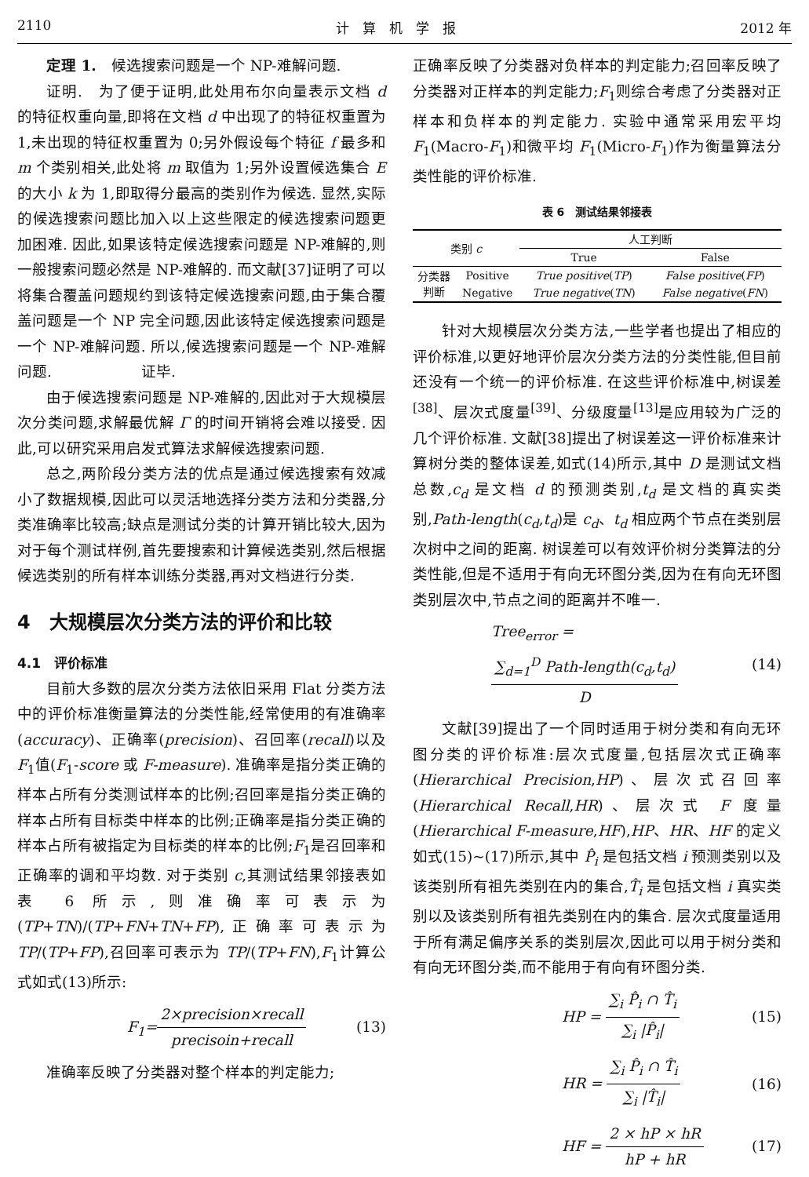2110 计　算　机　学　报 2012 年
定理 1.　候选搜索问题是一个 NP-难解问题.
证明.　为了便于证明,此处用布尔向量表示文档 d 的特征权重向量,即将在文档 d 中出现了的特征权重置为 1,未出现的特征权重置为 0;另外假设每个特征 f 最多和 m 个类别相关,此处将 m 取值为 1;另外设置候选集合 E 的大小 k 为 1,即取得分最高的类别作为候选. 显然,实际的候选搜索问题比加入以上这些限定的候选搜索问题更加困难. 因此,如果该特定候选搜索问题是 NP-难解的,则一般搜索问题必然是 NP-难解的. 而文献[37]证明了可以将集合覆盖问题规约到该特定候选搜索问题,由于集合覆盖问题是一个 NP 完全问题,因此该特定候选搜索问题是一个 NP-难解问题. 所以,候选搜索问题是一个 NP-难解问题.　　　　　　证毕.
由于候选搜索问题是 NP-难解的,因此对于大规模层次分类问题,求解最优解 Γ 的时间开销将会难以接受. 因此,可以研究采用启发式算法求解候选搜索问题.
总之,两阶段分类方法的优点是通过候选搜索有效减小了数据规模,因此可以灵活地选择分类方法和分类器,分类准确率比较高;缺点是测试分类的计算开销比较大,因为对于每个测试样例,首先要搜索和计算候选类别,然后根据候选类别的所有样本训练分类器,再对文档进行分类.
4　大规模层次分类方法的评价和比较
4.1　评价标准
目前大多数的层次分类方法依旧采用 Flat 分类方法中的评价标准衡量算法的分类性能,经常使用的有准确率(accuracy)、正确率(precision)、召回率(recall)以及 F<sub>1</sub>值(F<sub>1</sub>-score 或 F-measure). 准确率是指分类正确的样本占所有分类测试样本的比例;召回率是指分类正确的样本占所有目标类中样本的比例;正确率是指分类正确的样本占所有被指定为目标类的样本的比例;F<sub>1</sub>是召回率和正确率的调和平均数. 对于类别 c,其测试结果邻接表如表 6 所示,则准确率可表示为(TP+TN)/(TP+FN+TN+FP),正确率可表示为 TP/(TP+FP),召回率可表示为 TP/(TP+FN),F<sub>1</sub>计算公式如式(13)所示:
F<sub>1</sub>=2×precision×recall precisoin+recall (13)
准确率反映了分类器对整个样本的判定能力;
正确率反映了分类器对负样本的判定能力;召回率反映了分类器对正样本的判定能力;F<sub>1</sub>则综合考虑了分类器对正样本和负样本的判定能力. 实验中通常采用宏平均 F<sub>1</sub>(Macro-F<sub>1</sub>)和微平均 F<sub>1</sub>(Micro-F<sub>1</sub>)作为衡量算法分类性能的评价标准.
表 6　测试结果邻接表
| 类别 c | | 人工判断 | |
| --- | --- | --- | --- |
| | | True | False |
| 分类器 判断 | Positive | True positive ( TP ) | False positive ( FP ) |
| | Negative | True negative ( TN ) | False negative ( FN ) |
针对大规模层次分类方法,一些学者也提出了相应的评价标准,以更好地评价层次分类方法的分类性能,但目前还没有一个统一的评价标准. 在这些评价标准中,树误差<sup>[38]</sup>、层次式度量<sup>[39]</sup>、分级度量<sup>[13]</sup>是应用较为广泛的几个评价标准. 文献[38]提出了树误差这一评价标准来计算树分类的整体误差,如式(14)所示,其中 D 是测试文档总数,c<sub>d</sub> 是文档 d 的预测类别,t<sub>d</sub> 是文档的真实类别,Path-length(c<sub>d</sub>,t<sub>d</sub>)是 c<sub>d</sub>、t<sub>d</sub> 相应两个节点在类别层次树中之间的距离. 树误差可以有效评价树分类算法的分类性能,但是不适用于有向无环图分类,因为在有向无环图类别层次中,节点之间的距离并不唯一.
Tree<sub>error</sub> = ∑<sub>d=1</sub><sup>D</sup> Path-length(c<sub>d</sub>,t<sub>d</sub>) D (14)
文献[39]提出了一个同时适用于树分类和有向无环图分类的评价标准:层次式度量,包括层次式正确率(Hierarchical Precision,HP)、层次式召回率(Hierarchical Recall,HR)、层次式 F 度量(Hierarchical F-measure,HF),HP、HR、HF 的定义如式(15)~(17)所示,其中 P̂<sub>i</sub> 是包括文档 i 预测类别以及该类别所有祖先类别在内的集合,T̂<sub>i</sub> 是包括文档 i 真实类别以及该类别所有祖先类别在内的集合. 层次式度量适用于所有满足偏序关系的类别层次,因此可以用于树分类和有向无环图分类,而不能用于有向有环图分类.
HP = ∑<sub>i</sub> P̂<sub>i</sub> ∩ T̂<sub>i</sub> ∑<sub>i</sub> |P̂<sub>i</sub>| (15)
HR = ∑<sub>i</sub> P̂<sub>i</sub> ∩ T̂<sub>i</sub> ∑<sub>i</sub> |T̂<sub>i</sub>| (16)
HF = 2 × hP × hR hP + hR (17)